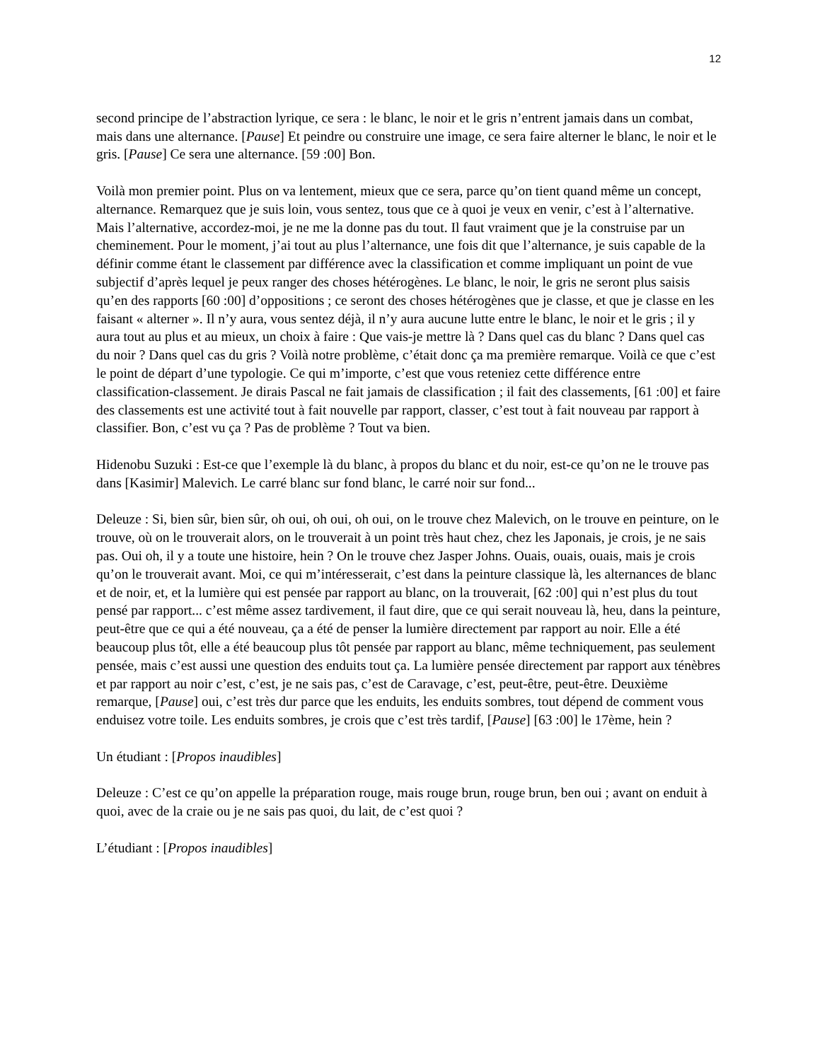12
second principe de l’abstraction lyrique, ce sera : le blanc, le noir et le gris n’entrent jamais dans un combat, mais dans une alternance. [Pause] Et peindre ou construire une image, ce sera faire alterner le blanc, le noir et le gris. [Pause] Ce sera une alternance. [59 :00] Bon.
Voilà mon premier point. Plus on va lentement, mieux que ce sera, parce qu’on tient quand même un concept, alternance. Remarquez que je suis loin, vous sentez, tous que ce à quoi je veux en venir, c’est à l’alternative. Mais l’alternative, accordez-moi, je ne me la donne pas du tout. Il faut vraiment que je la construise par un cheminement. Pour le moment, j’ai tout au plus l’alternance, une fois dit que l’alternance, je suis capable de la définir comme étant le classement par différence avec la classification et comme impliquant un point de vue subjectif d’après lequel je peux ranger des choses hétérogènes. Le blanc, le noir, le gris ne seront plus saisis qu’en des rapports [60 :00] d’oppositions ; ce seront des choses hétérogènes que je classe, et que je classe en les faisant « alterner ». Il n’y aura, vous sentez déjà, il n’y aura aucune lutte entre le blanc, le noir et le gris ; il y aura tout au plus et au mieux, un choix à faire : Que vais-je mettre là ? Dans quel cas du blanc ? Dans quel cas du noir ? Dans quel cas du gris ? Voilà notre problème, c’était donc ça ma première remarque. Voilà ce que c’est le point de départ d’une typologie. Ce qui m’importe, c’est que vous reteniez cette différence entre classification-classement. Je dirais Pascal ne fait jamais de classification ; il fait des classements, [61 :00] et faire des classements est une activité tout à fait nouvelle par rapport, classer, c’est tout à fait nouveau par rapport à classifier. Bon, c’est vu ça ? Pas de problème ? Tout va bien.
Hidenobu Suzuki : Est-ce que l’exemple là du blanc, à propos du blanc et du noir, est-ce qu’on ne le trouve pas dans [Kasimir] Malevich. Le carré blanc sur fond blanc, le carré noir sur fond...
Deleuze : Si, bien sûr, bien sûr, oh oui, oh oui, oh oui, on le trouve chez Malevich, on le trouve en peinture, on le trouve, où on le trouverait alors, on le trouverait à un point très haut chez, chez les Japonais, je crois, je ne sais pas. Oui oh, il y a toute une histoire, hein ? On le trouve chez Jasper Johns. Ouais, ouais, ouais, mais je crois qu’on le trouverait avant. Moi, ce qui m’intéresserait, c’est dans la peinture classique là, les alternances de blanc et de noir, et, et la lumière qui est pensée par rapport au blanc, on la trouverait, [62 :00] qui n’est plus du tout pensé par rapport... c’est même assez tardivement, il faut dire, que ce qui serait nouveau là, heu, dans la peinture, peut-être que ce qui a été nouveau, ça a été de penser la lumière directement par rapport au noir. Elle a été beaucoup plus tôt, elle a été beaucoup plus tôt pensée par rapport au blanc, même techniquement, pas seulement pensée, mais c’est aussi une question des enduits tout ça. La lumière pensée directement par rapport aux ténèbres et par rapport au noir c’est, c’est, je ne sais pas, c’est de Caravage, c’est, peut-être, peut-être. Deuxième remarque, [Pause] oui, c’est très dur parce que les enduits, les enduits sombres, tout dépend de comment vous enduisez votre toile. Les enduits sombres, je crois que c’est très tardif, [Pause] [63 :00] le 17ème, hein ?
Un étudiant : [Propos inaudibles]
Deleuze : C’est ce qu’on appelle la préparation rouge, mais rouge brun, rouge brun, ben oui ; avant on enduit à quoi, avec de la craie ou je ne sais pas quoi, du lait, de c’est quoi ?
L’étudiant : [Propos inaudibles]